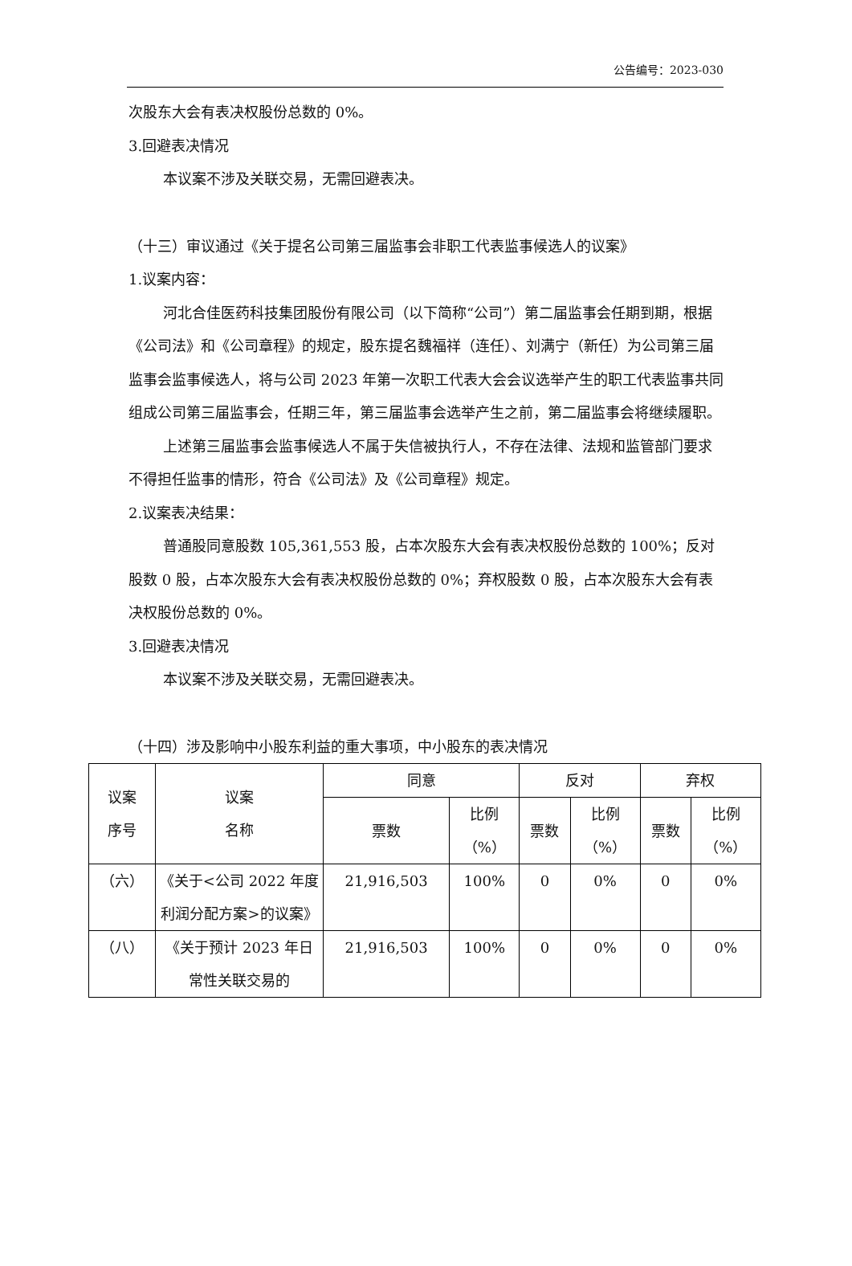公告编号：2023-030
次股东大会有表决权股份总数的 0%。
3.回避表决情况
本议案不涉及关联交易，无需回避表决。
（十三）审议通过《关于提名公司第三届监事会非职工代表监事候选人的议案》
1.议案内容：
河北合佳医药科技集团股份有限公司（以下简称“公司”）第二届监事会任期到期，根据《公司法》和《公司章程》的规定，股东提名魏福祥（连任）、刘满宁（新任）为公司第三届监事会监事候选人，将与公司 2023 年第一次职工代表大会会议选举产生的职工代表监事共同组成公司第三届监事会，任期三年，第三届监事会选举产生之前，第二届监事会将继续履职。
上述第三届监事会监事候选人不属于失信被执行人，不存在法律、法规和监管部门要求不得担任监事的情形，符合《公司法》及《公司章程》规定。
2.议案表决结果：
普通股同意股数 105,361,553 股，占本次股东大会有表决权股份总数的 100%；反对股数 0 股，占本次股东大会有表决权股份总数的 0%；弃权股数 0 股，占本次股东大会有表决权股份总数的 0%。
3.回避表决情况
本议案不涉及关联交易，无需回避表决。
（十四）涉及影响中小股东利益的重大事项，中小股东的表决情况
| 议案 序号 | 议案 名称 | 同意 | | 反对 | | 弃权 | |
| --- | --- | --- | --- | --- | --- | --- | --- |
| | | 票数 | 比例 （%） | 票数 | 比例 （%） | 票数 | 比例 （%） |
| （六） | 《关于<公司 2022 年度利润分配方案>的议案》 | 21,916,503 | 100% | 0 | 0% | 0 | 0% |
| （八） | 《关于预计 2023 年日常性关联交易的 | 21,916,503 | 100% | 0 | 0% | 0 | 0% |